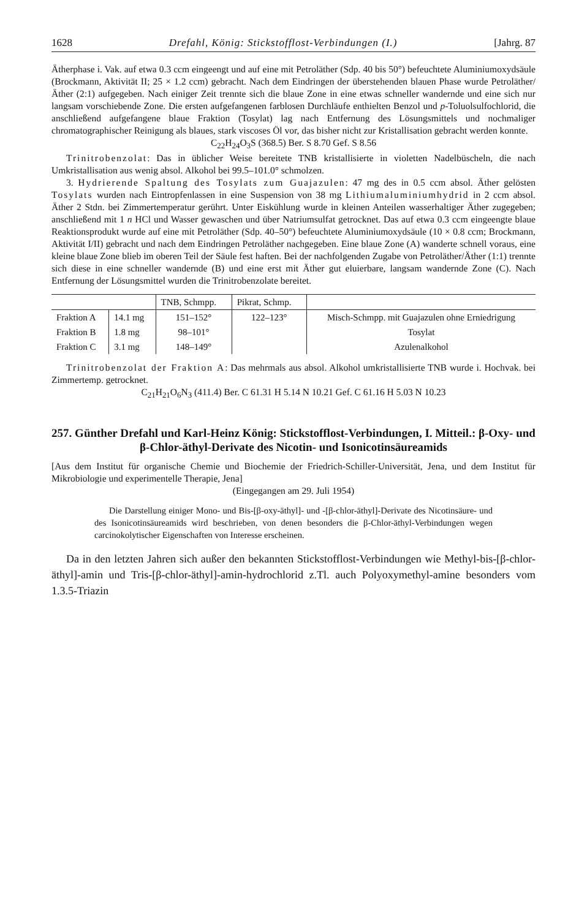1628 Drefahl, König: Stickstofflost-Verbindungen (I.) [Jahrg. 87
Ätherphase i. Vak. auf etwa 0.3 ccm eingeengt und auf eine mit Petroläther (Sdp. 40 bis 50°) befeuchtete Aluminiumoxydsäule (Brockmann, Aktivität II; 25 × 1.2 ccm) gebracht. Nach dem Eindringen der überstehenden blauen Phase wurde Petroläther/Äther (2:1) aufgegeben. Nach einiger Zeit trennte sich die blaue Zone in eine etwas schneller wandernde und eine sich nur langsam vorschiebende Zone. Die ersten aufgefangenen farblosen Durchläufe enthielten Benzol und p-Toluolsulfochlorid, die anschließend aufgefangene blaue Fraktion (Tosylat) lag nach Entfernung des Lösungsmittels und nochmaliger chromatographischer Reinigung als blaues, stark viscoses Öl vor, das bisher nicht zur Kristallisation gebracht werden konnte.
C<sub>22</sub>H<sub>24</sub>O<sub>3</sub>S (368.5) Ber. S 8.70 Gef. S 8.56
Trinitrobenzolat: Das in üblicher Weise bereitete TNB kristallisierte in violetten Nadelbüscheln, die nach Umkristallisation aus wenig absol. Alkohol bei 99.5–101.0° schmolzen.
3. Hydrierende Spaltung des Tosylats zum Guajazulen: 47 mg des in 0.5 ccm absol. Äther gelösten Tosylats wurden nach Eintropfenlassen in eine Suspension von 38 mg Lithiumaluminiumhydrid in 2 ccm absol. Äther 2 Stdn. bei Zimmertemperatur gerührt. Unter Eiskühlung wurde in kleinen Anteilen wasserhaltiger Äther zugegeben; anschließend mit 1 n HCl und Wasser gewaschen und über Natriumsulfat getrocknet. Das auf etwa 0.3 ccm eingeengte blaue Reaktionsprodukt wurde auf eine mit Petroläther (Sdp. 40–50°) befeuchtete Aluminiumoxydsäule (10 × 0.8 ccm; Brockmann, Aktivität I/II) gebracht und nach dem Eindringen Petroläther nachgegeben. Eine blaue Zone (A) wanderte schnell voraus, eine kleine blaue Zone blieb im oberen Teil der Säule fest haften. Bei der nachfolgenden Zugabe von Petroläther/Äther (1:1) trennte sich diese in eine schneller wandernde (B) und eine erst mit Äther gut eluierbare, langsam wandernde Zone (C). Nach Entfernung der Lösungsmittel wurden die Trinitrobenzolate bereitet.
| | | TNB, Schmpp. | Pikrat, Schmp. | |
| --- | --- | --- | --- | --- |
| Fraktion A | 14.1 mg | 151–152° | 122–123° | Misch-Schmpp. mit Guajazulen ohne Erniedrigung |
| Fraktion B | 1.8 mg | 98–101° | | Tosylat |
| Fraktion C | 3.1 mg | 148–149° | | Azulenalkohol |
Trinitrobenzolat der Fraktion A: Das mehrmals aus absol. Alkohol umkristallisierte TNB wurde i. Hochvak. bei Zimmertemp. getrocknet.
C<sub>21</sub>H<sub>21</sub>O<sub>6</sub>N<sub>3</sub> (411.4) Ber. C 61.31 H 5.14 N 10.21 Gef. C 61.16 H 5.03 N 10.23
257. Günther Drefahl und Karl-Heinz König: Stickstofflost-Verbindungen, I. Mitteil.: β-Oxy- und β-Chlor-äthyl-Derivate des Nicotin- und Isonicotinsäureamids
[Aus dem Institut für organische Chemie und Biochemie der Friedrich-Schiller-Universität, Jena, und dem Institut für Mikrobiologie und experimentelle Therapie, Jena]
(Eingegangen am 29. Juli 1954)
Die Darstellung einiger Mono- und Bis-[β-oxy-äthyl]- und -[β-chlor-äthyl]-Derivate des Nicotinsäure- und des Isonicotinsäureamids wird beschrieben, von denen besonders die β-Chlor-äthyl-Verbindungen wegen carcinokolytischer Eigenschaften von Interesse erscheinen.
Da in den letzten Jahren sich außer den bekannten Stickstofflost-Verbindungen wie Methyl-bis-[β-chlor-äthyl]-amin und Tris-[β-chlor-äthyl]-amin-hydrochlorid z.Tl. auch Polyoxymethyl-amine besonders vom 1.3.5-Triazin